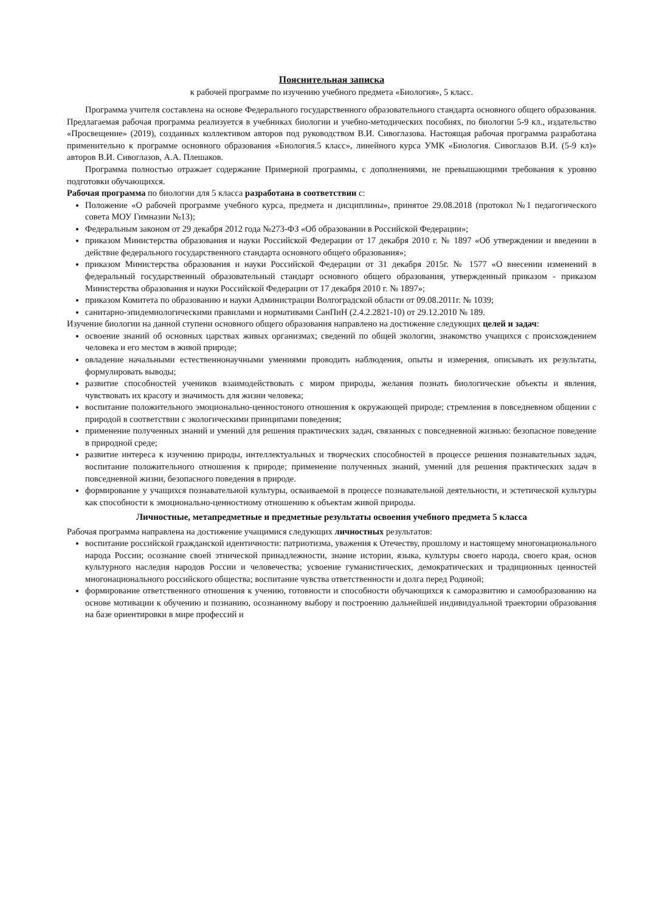Пояснительная записка
к рабочей программе по изучению учебного предмета «Биология», 5 класс.
Программа учителя составлена на основе Федерального государственного образовательного стандарта основного общего образования. Предлагаемая рабочая программа реализуется в учебниках биологии и учебно-методических пособиях, по биологии 5-9 кл., издательство «Просвещение» (2019), созданных коллективом авторов под руководством В.И. Сивоглазова. Настоящая рабочая программа разработана применительно к программе основного образования «Биология.5 класс», линейного курса УМК «Биология. Сивоглазов В.И. (5-9 кл)» авторов В.И. Сивоглазов, А.А. Плешаков.
Программа полностью отражает содержание Примерной программы, с дополнениями, не превышающими требования к уровню подготовки обучающихся.
Рабочая программа по биологии для 5 класса разработана в соответствии с:
Положение «О рабочей программе учебного курса, предмета и дисциплины», принятое 29.08.2018 (протокол №1 педагогического совета МОУ Гимназии №13);
Федеральным законом от 29 декабря 2012 года №273-ФЗ «Об образовании в Российской Федерации»;
приказом Министерства образования и науки Российской Федерации от 17 декабря 2010 г. № 1897 «Об утверждении и введении в действие федерального государственного стандарта основного общего образования»;
приказом Министерства образования и науки Российской Федерации от 31 декабря 2015г. № 1577 «О внесении изменений в федеральный государственный образовательный стандарт основного общего образования, утвержденный приказом - приказом Министерства образования и науки Российской Федерации от 17 декабря 2010 г. № 1897»;
приказом Комитета по образованию и науки Администрации Волгоградской области от 09.08.2011г. № 1039;
санитарно-эпидемиологическими правилами и нормативами СанПиН (2.4.2.2821-10) от 29.12.2010 № 189.
Изучение биологии на данной ступени основного общего образования направлено на достижение следующих целей и задач:
освоение знаний об основных царствах живых организмах; сведений по общей экологии, знакомство учащихся с происхождением человека и его местом в живой природе;
овладение начальными естественнонаучными умениями проводить наблюдения, опыты и измерения, описывать их результаты, формулировать выводы;
развитие способностей учеников взаимодействовать с миром природы, желания познать биологические объекты и явления, чувствовать их красоту и значимость для жизни человека;
воспитание положительного эмоционально-ценностоного отношения к окружающей природе; стремления в повседневном общении с природой в соответствии с экологическими принципами поведения;
применение полученных знаний и умений для решения практических задач, связанных с повседневной жизнью: безопасное поведение в природной среде;
развитие интереса к изучению природы, интеллектуальных и творческих способностей в процессе решения познавательных задач, воспитание положительного отношения к природе; применение полученных знаний, умений для решения практических задач в повседневной жизни, безопасного поведения в природе.
формирование у учащихся познавательной культуры, осваиваемой в процессе познавательной деятельности, и эстетической культуры как способности к эмоционально-ценностному отношению к объектам живой природы.
Личностные, метапредметные и предметные результаты освоения учебного предмета 5 класса
Рабочая программа направлена на достижение учащимися следующих личностных результатов:
воспитание российской гражданской идентичности: патриотизма, уважения к Отечеству, прошлому и настоящему многонационального народа России; осознание своей этнической принадлежности, знание истории, языка, культуры своего народа, своего края, основ культурного наследия народов России и человечества; усвоение гуманистических, демократических и традиционных ценностей многонационального российского общества; воспитание чувства ответственности и долга перед Родиной;
формирование ответственного отношения к учению, готовности и способности обучающихся к саморазвитию и самообразованию на основе мотивации к обучению и познанию, осознанному выбору и построению дальнейшей индивидуальной траектории образования на базе ориентировки в мире профессий и